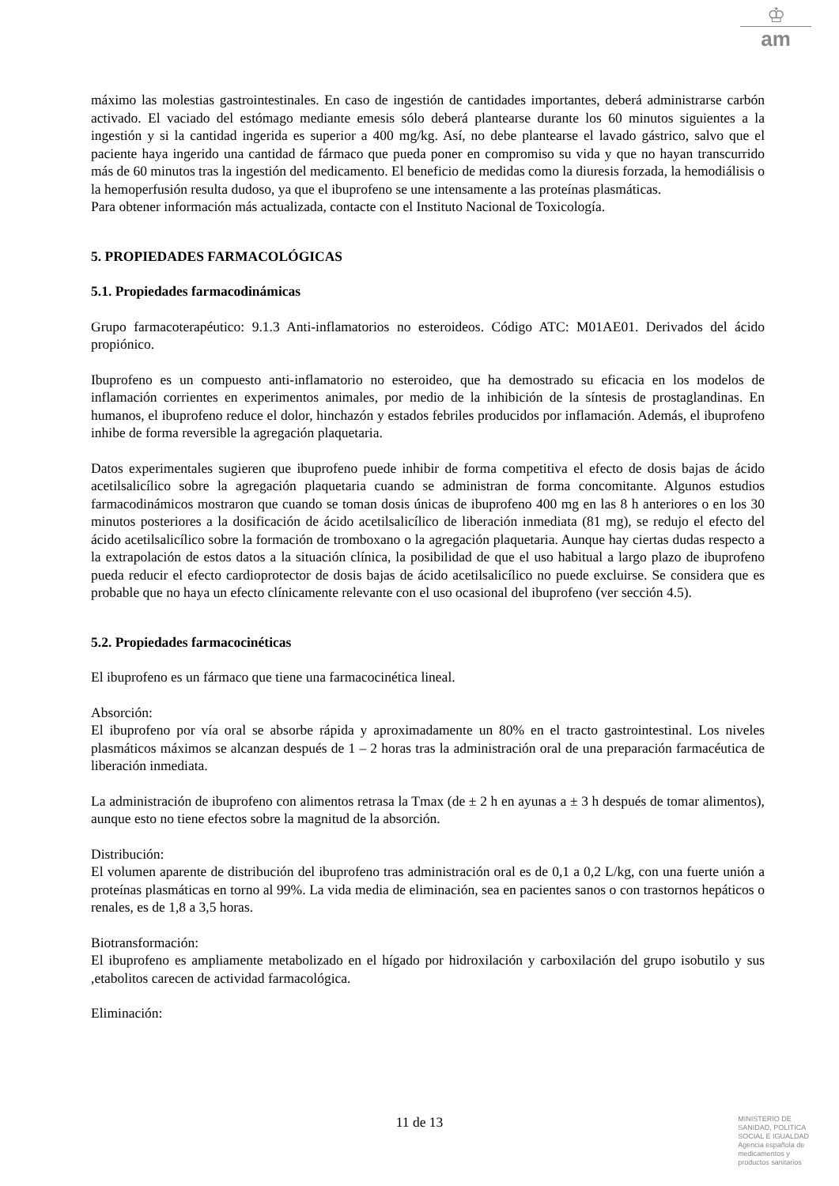♔
am
máximo las molestias gastrointestinales. En caso de ingestión de cantidades importantes, deberá administrarse carbón activado. El vaciado del estómago mediante emesis sólo deberá plantearse durante los 60 minutos siguientes a la ingestión y si la cantidad ingerida es superior a 400 mg/kg. Así, no debe plantearse el lavado gástrico, salvo que el paciente haya ingerido una cantidad de fármaco que pueda poner en compromiso su vida y que no hayan transcurrido más de 60 minutos tras la ingestión del medicamento. El beneficio de medidas como la diuresis forzada, la hemodiálisis o la hemoperfusión resulta dudoso, ya que el ibuprofeno se une intensamente a las proteínas plasmáticas.
Para obtener información más actualizada, contacte con el Instituto Nacional de Toxicología.
5. PROPIEDADES FARMACOLÓGICAS
5.1. Propiedades farmacodinámicas
Grupo farmacoterapéutico: 9.1.3 Anti-inflamatorios no esteroideos. Código ATC: M01AE01. Derivados del ácido propiónico.
Ibuprofeno es un compuesto anti-inflamatorio no esteroideo, que ha demostrado su eficacia en los modelos de inflamación corrientes en experimentos animales, por medio de la inhibición de la síntesis de prostaglandinas. En humanos, el ibuprofeno reduce el dolor, hinchazón y estados febriles producidos por inflamación. Además, el ibuprofeno inhibe de forma reversible la agregación plaquetaria.
Datos experimentales sugieren que ibuprofeno puede inhibir de forma competitiva el efecto de dosis bajas de ácido acetilsalicílico sobre la agregación plaquetaria cuando se administran de forma concomitante. Algunos estudios farmacodinámicos mostraron que cuando se toman dosis únicas de ibuprofeno 400 mg en las 8 h anteriores o en los 30 minutos posteriores a la dosificación de ácido acetilsalicílico de liberación inmediata (81 mg), se redujo el efecto del ácido acetilsalicílico sobre la formación de tromboxano o la agregación plaquetaria. Aunque hay ciertas dudas respecto a la extrapolación de estos datos a la situación clínica, la posibilidad de que el uso habitual a largo plazo de ibuprofeno pueda reducir el efecto cardioprotector de dosis bajas de ácido acetilsalicílico no puede excluirse. Se considera que es probable que no haya un efecto clínicamente relevante con el uso ocasional del ibuprofeno (ver sección 4.5).
5.2. Propiedades farmacocinéticas
El ibuprofeno es un fármaco que tiene una farmacocinética lineal.
Absorción:
El ibuprofeno por vía oral se absorbe rápida y aproximadamente un 80% en el tracto gastrointestinal. Los niveles plasmáticos máximos se alcanzan después de 1 – 2 horas tras la administración oral de una preparación farmacéutica de liberación inmediata.
La administración de ibuprofeno con alimentos retrasa la Tmax (de ± 2 h en ayunas a ± 3 h después de tomar alimentos), aunque esto no tiene efectos sobre la magnitud de la absorción.
Distribución:
El volumen aparente de distribución del ibuprofeno tras administración oral es de 0,1 a 0,2 L/kg, con una fuerte unión a proteínas plasmáticas en torno al 99%. La vida media de eliminación, sea en pacientes sanos o con trastornos hepáticos o renales, es de 1,8 a 3,5 horas.
Biotransformación:
El ibuprofeno es ampliamente metabolizado en el hígado por hidroxilación y carboxilación del grupo isobutilo y sus ,etabolitos carecen de actividad farmacológica.
Eliminación:
11 de 13
MINISTERIO DE
SANIDAD, POLITICA
SOCIAL E IGUALDAD
Agencia española de
medicamentos y
productos sanitarios